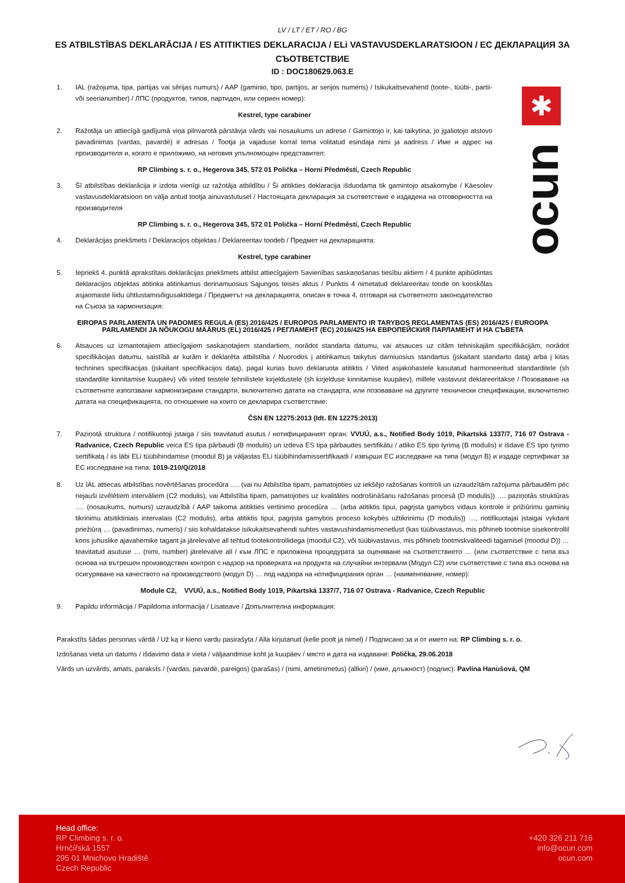✱
ocun
LV / LT / ET / RO / BG
ES ATBILSTĪBAS DEKLARĀCIJA / ES ATITIKTIES DEKLARACIJA / ELi VASTAVUSDEKLARATSIOON / ЕС ДЕКЛАРАЦИЯ ЗА СЪОТВЕТСТВИЕ
ID : DOC180629.063.E
1. IAL (ražojuma, tipa, partijas vai sērijas numurs) / AAP (gaminio, tipo, partijos, ar serijos numeris) / Isikukaitsevahend (toote-, tüübi-, partii- või seerianumber) / ЛПС (продуктов, типов, партиден, или сериен номер):
Kestrel, type carabiner
2. Ražotāja un attiecīgā gadījumā viņa pilnvarotā pārstāvja vārds vai nosaukums un adrese / Gamintojo ir, kai taikytina, jo įgaliotojo atstovo pavadinimas (vardas, pavardė) ir adresas / Tootja ja vajaduse korral tema volitatud esindaja nimi ja aadress / Име и адрес на производителя и, когато е приложимо, на неговия упълномощен представител:
RP Climbing s. r. o., Hegerova 345, 572 01 Polička – Horní Předměstí, Czech Republic
3. Šī atbilstības deklarācija ir izdota vienīgi uz ražotāja atbildību / Ši atitikties deklaracija išduodama tik gamintojo atsakomybe / Käesolev vastavusdeklaratsioon on välja antud tootja ainuvastutusel / Настоящата декларация за съответствие е издадена на отговорността на производителя
RP Climbing s. r. o., Hegerova 345, 572 01 Polička – Horní Předměstí, Czech Republic
4. Deklarācijas priekšmets / Deklaracijos objektas / Deklareeritav toodeb / Предмет на декларацията:
Kestrel, type carabiner
5. Iepriekš 4. punktā aprakstītais deklarācijas priekšmets atbilst attiecīgajiem Savienības saskaņošanas tiesību aktiem / 4 punkte apibūdintas deklaracijos objektas atitinka atitinkamus derinamuosius Sąjungos teisės aktus / Punktis 4 nimetatud deklareeritav toode on kooskõlas asjaomaste liidu ühtlustamisõigusaktidega / Предметът на декларацията, описан в точка 4, отговаря на съответното законодателство на Съюза за хармонизация:
EIROPAS PARLAMENTA UN PADOMES REGULA (ES) 2016/425 / EUROPOS PARLAMENTO IR TARYBOS REGLAMENTAS (ES) 2016/425 / EUROOPA PARLAMENDI JA NÕUKOGU MÄÄRUS (EL) 2016/425 / РЕГЛАМЕНТ (ЕС) 2016/425 НА ЕВРОПЕЙСКИЯ ПАРЛАМЕНТ И НА СЪВЕТА
6. Atsauces uz izmantotajiem attiecīgajiem saskaņotajiem standartiem, norādot standarta datumu, vai atsauces uz citām tehniskajām specifikācijām, norādot specifikācijas datumu, saistībā ar kurām ir deklarēta atbilstība / Nuorodos į atitinkamus taikytus darniuosius standartus (įskaitant standarto datą) arba į kitas technines specifikacijas (įskaitant specifikacijos datą), pagal kurias buvo deklaruota atitiktis / Viited asjakohastele kasutatud harmoneeritud standarditele (sh standardite kinnitamise kuupäev) või viited teistele tehnilistele kirjeldustele (sh kirjelduse kinnitamise kuupäev), millele vastavust deklareeritakse / Позоваване на съответните използвани хармонизирани стандарти, включително датата на стандарта, или позоваване на другите технически спецификации, включително датата на спецификацията, по отношение на които се декларира съответствие:
ČSN EN 12275:2013 (Idt. EN 12275:2013)
7. Paziņotā struktura / notifikuotoji įstaiga / siis teavitatud asutus / нотифицираният орган: VVUÚ, a.s., Notified Body 1019, Pikartská 1337/7, 716 07 Ostrava - Radvanice, Czech Republic veica ES tipa pārbaudi (B modulis) un izdeva ES tipa pārbaudes sertifikātu / atliko ES tipo tyrimą (B modulis) ir išdavė ES tipo tyrimo sertifikatą / iis läbi ELi tüübihindamise (moodul B) ja väljastas ELi tüübihindamissertifikaadi / извърши ЕС изследване на типа (модул B) и издаде сертификат за ЕС изследване на типа: 1019-210/Q/2018
8. Uz IAL attiecas atbilstības novērtēšanas procedūra …. (vai nu Atbilstība tipam, pamatojoties uz iekšējo ražošanas kontroli un uzraudzītām ražojuma pārbaudēm pēc nejauši izvēlētiem intervāliem (C2 modulis), vai Atbilstība tipam, pamatojoties uz kvalitātes nodrošināšanu ražošanas procesā (D modulis)) …. paziņotās struktūras …. (nosaukums, numurs) uzraudzībā / AAP taikoma atitikties vertinimo procedūra … (arba atitiktis tipui, pagrįsta gamybos vidaus kontrole ir prižiūrimu gaminių tikrinimu atsitiktiniais intervalais (C2 modulis), arba atitiktis tipui, pagrįsta gamybos proceso kokybės užtikrinimu (D modulis)) …, notifikuotajai įstaigai vykdant priežiūrą … (pavadinimas, numeris) / siis kohaldatakse isikukaitsevahendi suhtes vastavushindamismenetlust (kas tüübivastavus, mis põhineb tootmise sisekontrollil koos juhuslike ajavahemike tagant ja järelevalve all tehtud tootekontrollidega (moodul C2), või tüübivastavus, mis põhineb tootmiskvaliteedi tagamisel (moodul D)) … teavitatud asutuse … (nimi, number) järelevalve all / към ЛПС е приложена процедурата за оценяване на съответствието … (или съответствие с типа въз основа на вътрешен производствен контрол с надзор на проверката на продукта на случайни интервали (Модул C2) или съответствие с типа въз основа на осигуряване на качеството на производството (модул D) … под надзора на нотифицирания орган … (наименование, номер):
Module C2, VVUÚ, a.s., Notified Body 1019, Pikartská 1337/7, 716 07 Ostrava - Radvanice, Czech Republic
9. Papildu informācija / Papildoma informacija / Lisateave / Допълнителна информация:
Parakstīts šādas personas vārdā / Už ką ir kieno vardu pasirašyta / Alla kirjutanud (kelle poolt ja nimel) / Подписано за и от името на: RP Climbing s. r. o.
Izdošanas vieta un datums / išdavimo data ir vieta / väljaandmise koht ja kuupäev / място и дата на издаване: Polička, 29.06.2018
Vārds un uzvārds, amats, paraksts / (vardas, pavardė, pareigos) (parašas) / (nimi, ametinimetus) (allkiri) / (име, длъжност) (подпис): Pavlína Hanušová, QM
Head office:
RP Climbing s. r. o.
Hrnčířská 1557
295 01 Mnichovo Hradiště
Czech Republic
+420 326 211 716
info@ocun.com
ocun.com